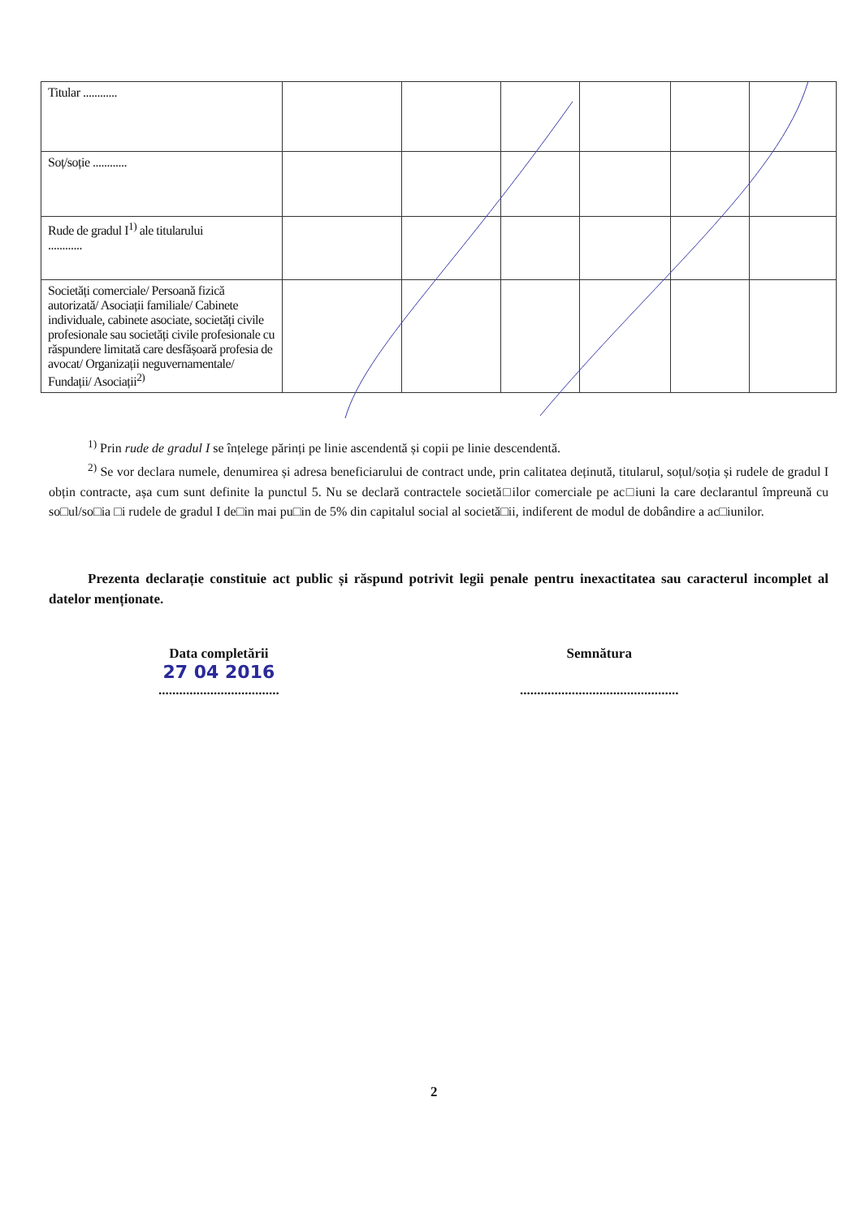| Titular ............ | | | | | | |
| Soț/soție ............ | | | | | | |
| Rude de gradul I<sup>1)</sup> ale titularului ............ | | | | | | |
| Societăți comerciale/ Persoană fizică autorizată/ Asociații familiale/ Cabinete individuale, cabinete asociate, societăți civile profesionale sau societăți civile profesionale cu răspundere limitată care desfășoară profesia de avocat/ Organizații neguvernamentale/ Fundații/ Asociații<sup>2)</sup> | | | | | | |
<sup>1)</sup> Prin rude de gradul I se înțelege părinți pe linie ascendentă și copii pe linie descendentă.
<sup>2)</sup> Se vor declara numele, denumirea și adresa beneficiarului de contract unde, prin calitatea deținută, titularul, soțul/soția și rudele de gradul I obțin contracte, așa cum sunt definite la punctul 5. Nu se declară contractele societă□ilor comerciale pe ac□iuni la care declarantul împreună cu so□ul/so□ia □i rudele de gradul I de□in mai pu□in de 5% din capitalul social al societă□ii, indiferent de modul de dobândire a ac□iunilor.
Prezenta declarație constituie act public și răspund potrivit legii penale pentru inexactitatea sau caracterul incomplet al datelor menționate.
Data completării
27 04 2016
...................................
Semnătura
..............................................
2